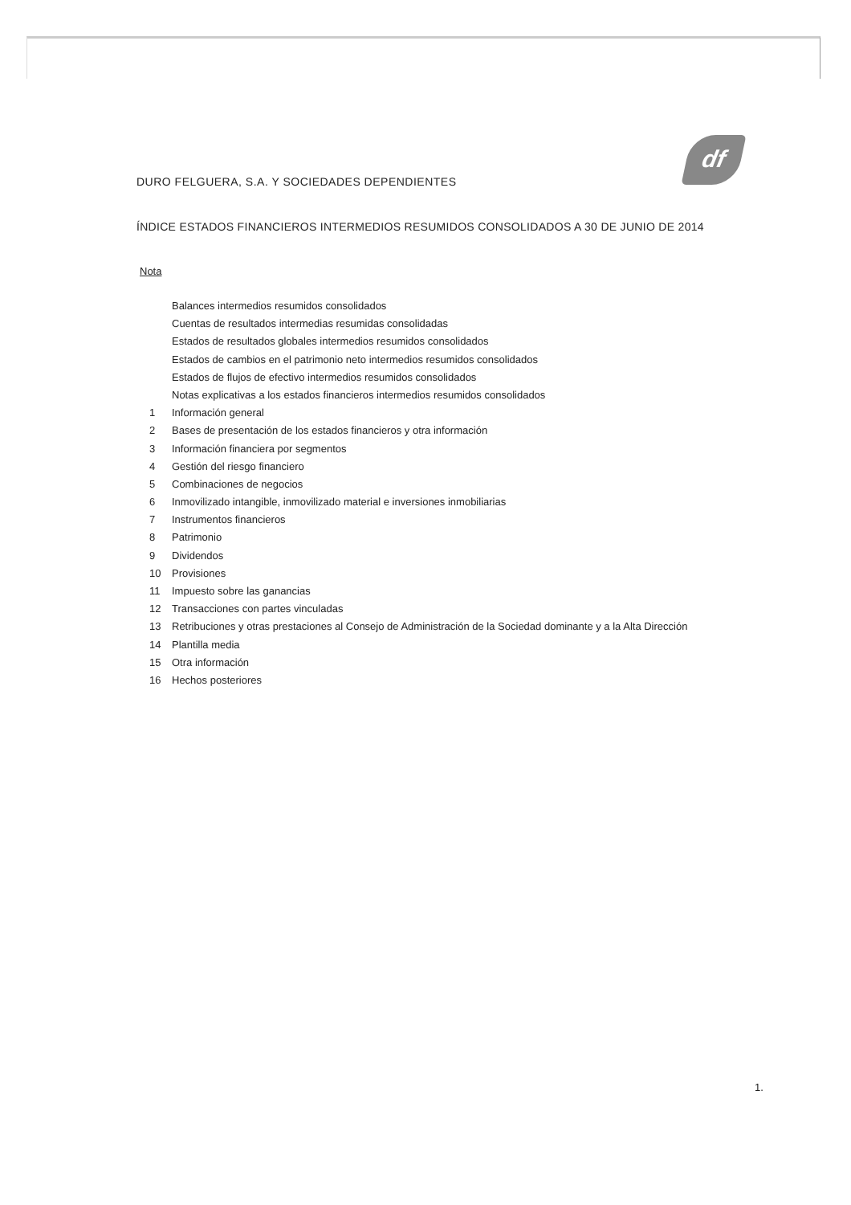df
DURO FELGUERA, S.A. Y SOCIEDADES DEPENDIENTES
ÍNDICE ESTADOS FINANCIEROS INTERMEDIOS RESUMIDOS CONSOLIDADOS A 30 DE JUNIO DE 2014
Nota
| | Balances intermedios resumidos consolidados |
| | Cuentas de resultados intermedias resumidas consolidadas |
| | Estados de resultados globales intermedios resumidos consolidados |
| | Estados de cambios en el patrimonio neto intermedios resumidos consolidados |
| | Estados de flujos de efectivo intermedios resumidos consolidados |
| | Notas explicativas a los estados financieros intermedios resumidos consolidados |
| 1 | Información general |
| 2 | Bases de presentación de los estados financieros y otra información |
| 3 | Información financiera por segmentos |
| 4 | Gestión del riesgo financiero |
| 5 | Combinaciones de negocios |
| 6 | Inmovilizado intangible, inmovilizado material e inversiones inmobiliarias |
| 7 | Instrumentos financieros |
| 8 | Patrimonio |
| 9 | Dividendos |
| 10 | Provisiones |
| 11 | Impuesto sobre las ganancias |
| 12 | Transacciones con partes vinculadas |
| 13 | Retribuciones y otras prestaciones al Consejo de Administración de la Sociedad dominante y a la Alta Dirección |
| 14 | Plantilla media |
| 15 | Otra información |
| 16 | Hechos posteriores |
1.